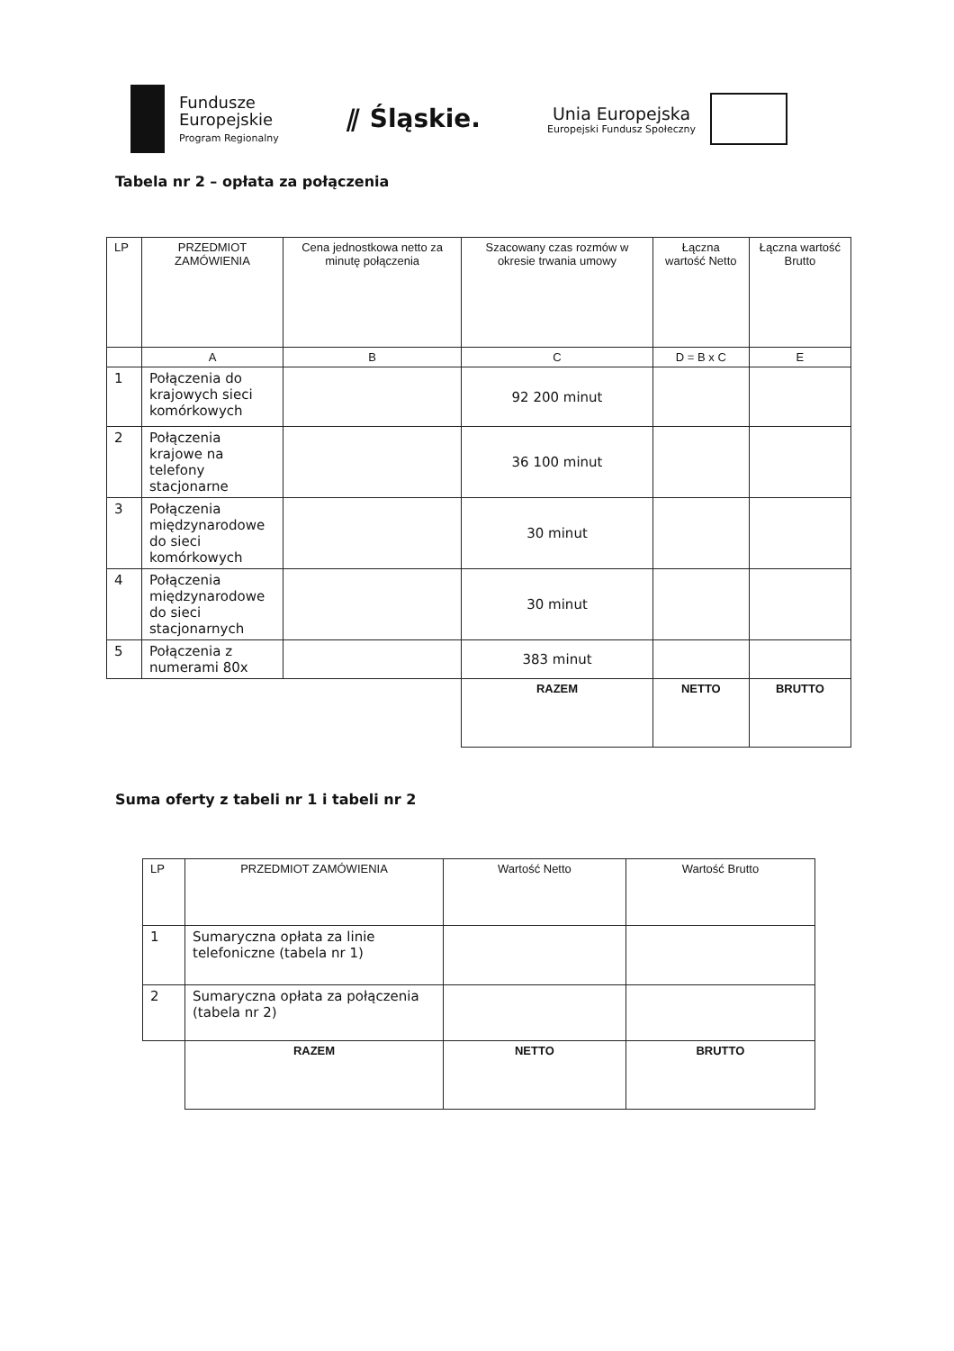Fundusze
Europejskie
Program Regionalny
⫽ Śląskie.
Unia Europejska
Europejski Fundusz Społeczny
Tabela nr 2 – opłata za połączenia
| LP | PRZEDMIOT ZAMÓWIENIA | Cena jednostkowa netto za minutę połączenia | Szacowany czas rozmów w okresie trwania umowy | Łączna wartość Netto | Łączna wartość Brutto |
| --- | --- | --- | --- | --- | --- |
| | A | B | C | D = B x C | E |
| 1 | Połączenia do krajowych sieci komórkowych | | 92 200 minut | | |
| 2 | Połączenia krajowe na telefony stacjonarne | | 36 100 minut | | |
| 3 | Połączenia międzynarodowe do sieci komórkowych | | 30 minut | | |
| 4 | Połączenia międzynarodowe do sieci stacjonarnych | | 30 minut | | |
| 5 | Połączenia z numerami 80x | | 383 minut | | |
| | | | RAZEM | NETTO | BRUTTO |
Suma oferty z tabeli nr 1 i tabeli nr 2
| LP | PRZEDMIOT ZAMÓWIENIA | Wartość Netto | Wartość Brutto |
| --- | --- | --- | --- |
| 1 | Sumaryczna opłata za linie telefoniczne (tabela nr 1) | | |
| 2 | Sumaryczna opłata za połączenia (tabela nr 2) | | |
| | RAZEM | NETTO | BRUTTO |